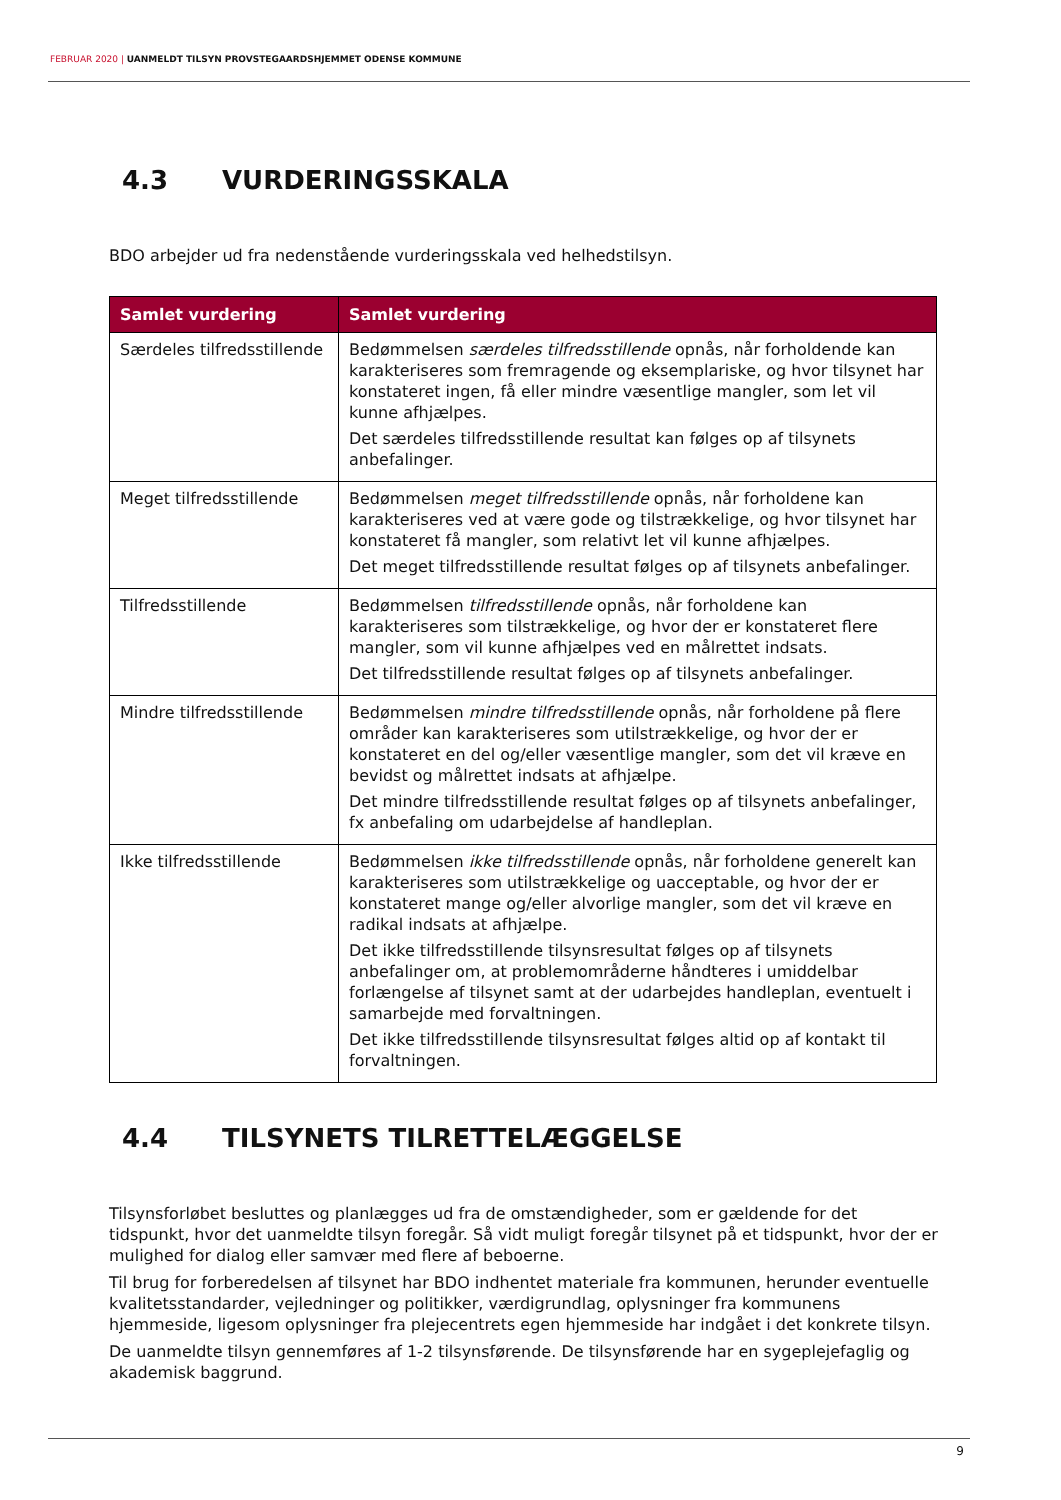FEBRUAR 2020 | UANMELDT TILSYN PROVSTEGAARDSHJEMMET ODENSE KOMMUNE
4.3 VURDERINGSSKALA
BDO arbejder ud fra nedenstående vurderingsskala ved helhedstilsyn.
| Samlet vurdering | Samlet vurdering |
| --- | --- |
| Særdeles tilfredsstillende | Bedømmelsen særdeles tilfredsstillende opnås, når forholdende kan karakteriseres som fremragende og eksemplariske, og hvor tilsynet har konstateret ingen, få eller mindre væsentlige mangler, som let vil kunne afhjælpes. Det særdeles tilfredsstillende resultat kan følges op af tilsynets anbefalinger. |
| Meget tilfredsstillende | Bedømmelsen meget tilfredsstillende opnås, når forholdene kan karakteriseres ved at være gode og tilstrækkelige, og hvor tilsynet har konstateret få mangler, som relativt let vil kunne afhjælpes. Det meget tilfredsstillende resultat følges op af tilsynets anbefalinger. |
| Tilfredsstillende | Bedømmelsen tilfredsstillende opnås, når forholdene kan karakteriseres som tilstrækkelige, og hvor der er konstateret flere mangler, som vil kunne afhjælpes ved en målrettet indsats. Det tilfredsstillende resultat følges op af tilsynets anbefalinger. |
| Mindre tilfredsstillende | Bedømmelsen mindre tilfredsstillende opnås, når forholdene på flere områder kan karakteriseres som utilstrækkelige, og hvor der er konstateret en del og/eller væsentlige mangler, som det vil kræve en bevidst og målrettet indsats at afhjælpe. Det mindre tilfredsstillende resultat følges op af tilsynets anbefalinger, fx anbefaling om udarbejdelse af handleplan. |
| Ikke tilfredsstillende | Bedømmelsen ikke tilfredsstillende opnås, når forholdene generelt kan karakteriseres som utilstrækkelige og uacceptable, og hvor der er konstateret mange og/eller alvorlige mangler, som det vil kræve en radikal indsats at afhjælpe. Det ikke tilfredsstillende tilsynsresultat følges op af tilsynets anbefalinger om, at problemområderne håndteres i umiddelbar forlængelse af tilsynet samt at der udarbejdes handleplan, eventuelt i samarbejde med forvaltningen. Det ikke tilfredsstillende tilsynsresultat følges altid op af kontakt til forvaltningen. |
4.4 TILSYNETS TILRETTELÆGGELSE
Tilsynsforløbet besluttes og planlægges ud fra de omstændigheder, som er gældende for det tidspunkt, hvor det uanmeldte tilsyn foregår. Så vidt muligt foregår tilsynet på et tidspunkt, hvor der er mulighed for dialog eller samvær med flere af beboerne.
Til brug for forberedelsen af tilsynet har BDO indhentet materiale fra kommunen, herunder eventuelle kvalitetsstandarder, vejledninger og politikker, værdigrundlag, oplysninger fra kommunens hjemmeside, ligesom oplysninger fra plejecentrets egen hjemmeside har indgået i det konkrete tilsyn.
De uanmeldte tilsyn gennemføres af 1-2 tilsynsførende. De tilsynsførende har en sygeplejefaglig og akademisk baggrund.
9